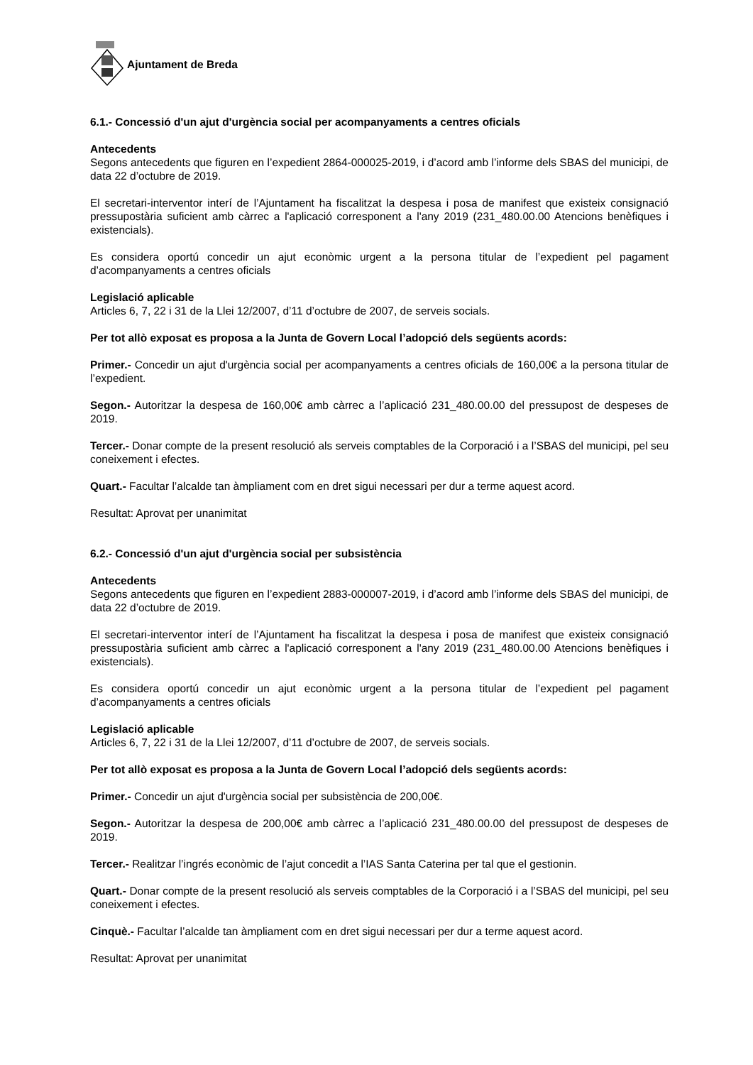Ajuntament de Breda
6.1.- Concessió d'un ajut d'urgència social per acompanyaments a centres oficials
Antecedents
Segons antecedents que figuren en l’expedient 2864-000025-2019, i d’acord amb l’informe dels SBAS del municipi, de data 22 d’octubre de 2019.
El secretari-interventor interí de l’Ajuntament ha fiscalitzat la despesa i posa de manifest que existeix consignació pressupostària suficient amb càrrec a l'aplicació corresponent a l'any 2019 (231_480.00.00 Atencions benèfiques i existencials).
Es considera oportú concedir un ajut econòmic urgent a la persona titular de l’expedient pel pagament d’acompanyaments a centres oficials
Legislació aplicable
Articles 6, 7, 22 i 31 de la Llei 12/2007, d’11 d’octubre de 2007, de serveis socials.
Per tot allò exposat es proposa a la Junta de Govern Local l’adopció dels següents acords:
Primer.- Concedir un ajut d'urgència social per acompanyaments a centres oficials de 160,00€ a la persona titular de l’expedient.
Segon.- Autoritzar la despesa de 160,00€ amb càrrec a l’aplicació 231_480.00.00 del pressupost de despeses de 2019.
Tercer.- Donar compte de la present resolució als serveis comptables de la Corporació i a l’SBAS del municipi, pel seu coneixement i efectes.
Quart.- Facultar l’alcalde tan àmpliament com en dret sigui necessari per dur a terme aquest acord.
Resultat: Aprovat per unanimitat
6.2.- Concessió d'un ajut d'urgència social per subsistència
Antecedents
Segons antecedents que figuren en l’expedient 2883-000007-2019, i d’acord amb l’informe dels SBAS del municipi, de data 22 d’octubre de 2019.
El secretari-interventor interí de l’Ajuntament ha fiscalitzat la despesa i posa de manifest que existeix consignació pressupostària suficient amb càrrec a l'aplicació corresponent a l'any 2019 (231_480.00.00 Atencions benèfiques i existencials).
Es considera oportú concedir un ajut econòmic urgent a la persona titular de l’expedient pel pagament d’acompanyaments a centres oficials
Legislació aplicable
Articles 6, 7, 22 i 31 de la Llei 12/2007, d’11 d’octubre de 2007, de serveis socials.
Per tot allò exposat es proposa a la Junta de Govern Local l’adopció dels següents acords:
Primer.- Concedir un ajut d'urgència social per subsistència de 200,00€.
Segon.- Autoritzar la despesa de 200,00€ amb càrrec a l’aplicació 231_480.00.00 del pressupost de despeses de 2019.
Tercer.- Realitzar l’ingrés econòmic de l’ajut concedit a l’IAS Santa Caterina per tal que el gestionin.
Quart.- Donar compte de la present resolució als serveis comptables de la Corporació i a l’SBAS del municipi, pel seu coneixement i efectes.
Cinquè.- Facultar l’alcalde tan àmpliament com en dret sigui necessari per dur a terme aquest acord.
Resultat: Aprovat per unanimitat